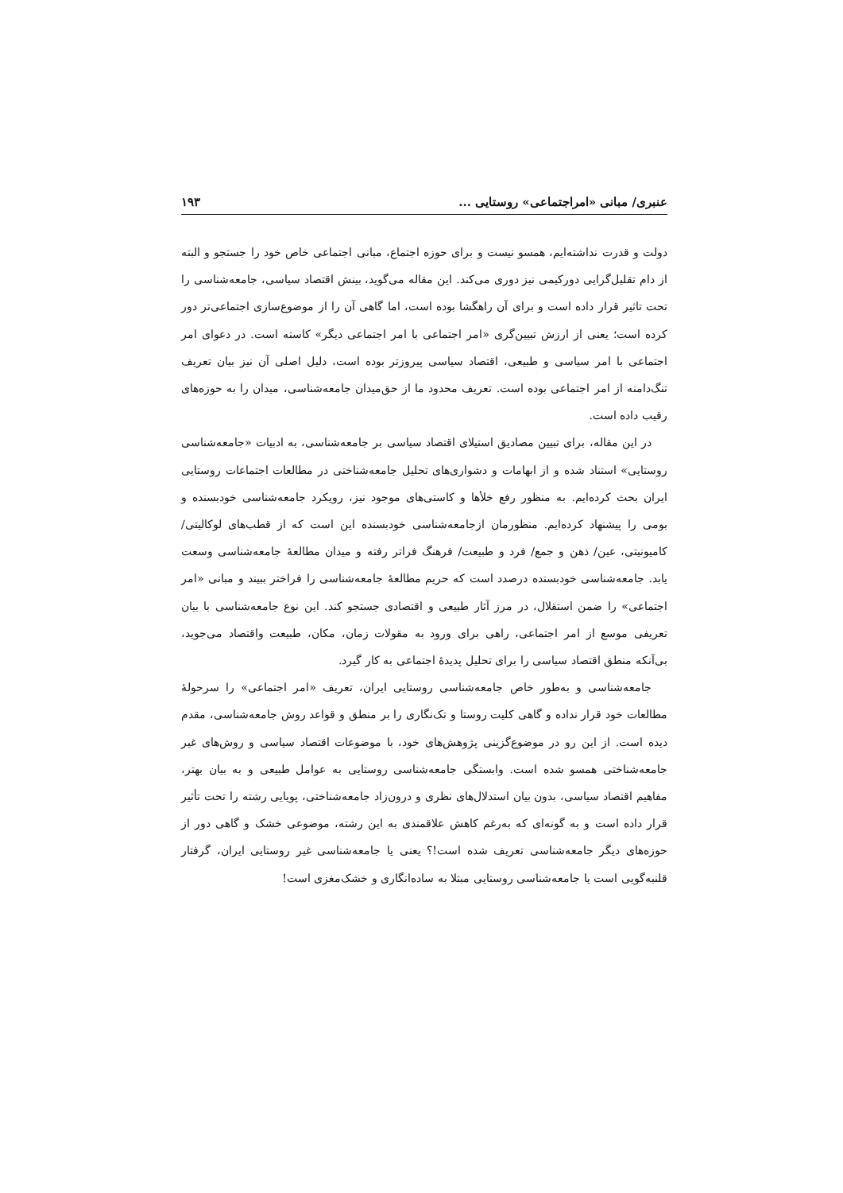عنبری/ مبانی «امراجتماعی» روستایی ... ۱۹۳
دولت و قدرت نداشته‌ایم، همسو نیست و برای حوزه اجتماع، مبانی اجتماعی خاص خود را جستجو و البته از دام تقلیل‌گرایی دورکیمی نیز دوری می‌کند. این مقاله می‌گوید، بینش اقتصاد سیاسی، جامعه‌شناسی را تحت تاثیر قرار داده است و برای آن راهگشا بوده است، اما گاهی آن را از موضوع‌سازی اجتماعی‌تر دور کرده است؛ یعنی از ارزش تبیین‌گری «امر اجتماعی با امر اجتماعی دیگر» کاسته است. در دعوای امر اجتماعی با امر سیاسی و طبیعی، اقتصاد سیاسی پیروزتر بوده است، دلیل اصلی آن نیز بیان تعریف تنگ‌دامنه از امر اجتماعی بوده است. تعریف محدود ما از حق‌میدان جامعه‌شناسی، میدان را به حوزه‌های رقیب داده است.
در این مقاله، برای تبیین مصادیق استیلای اقتصاد سیاسی بر جامعه‌شناسی، به ادبیات «جامعه‌شناسی روستایی» استناد شده و از ابهامات و دشواری‌های تحلیل جامعه‌شناختی در مطالعات اجتماعات روستایی ایران بحث کرده‌ایم. به منظور رفع خلأها و کاستی‌های موجود نیز، رویکرد جامعه‌شناسی خودبسنده و بومی را پیشنهاد کرده‌ایم. منظورمان ازجامعه‌شناسی خودبسنده این است که از قطب‌های لوکالیتی/ کامیونیتی، عین/ ذهن و جمع/ فرد و طبیعت/ فرهنگ فراتر رفته و میدان مطالعهٔ جامعه‌شناسی وسعت یابد. جامعه‌شناسی خودبسنده درصدد است که حریم مطالعهٔ جامعه‌شناسی را فراختر ببیند و مبانی «امر اجتماعی» را ضمن استقلال، در مرز آثار طبیعی و اقتصادی جستجو کند. این نوع جامعه‌شناسی با بیان تعریفی موسع از امر اجتماعی، راهی برای ورود به مقولات زمان، مکان، طبیعت واقتصاد می‌جوید، بی‌آنکه منطق اقتصاد سیاسی را برای تحلیل پدیدهٔ اجتماعی به کار گیرد.
جامعه‌شناسی و به‌طور خاص جامعه‌شناسی روستایی ایران، تعریف «امر اجتماعی» را سرحولهٔ مطالعات خود قرار نداده و گاهی کلیت روستا و تک‌نگاری را بر منطق و قواعد روش جامعه‌شناسی، مقدم دیده است. از این رو در موضوع‌گزینی پژوهش‌های خود، با موضوعات اقتصاد سیاسی و روش‌های غیر جامعه‌شناختی همسو شده است. وابستگی جامعه‌شناسی روستایی به عوامل طبیعی و به بیان بهتر، مفاهیم اقتصاد سیاسی، بدون بیان استدلال‌های نظری و درون‌زاد جامعه‌شناختی، پویایی رشته را تحت تأثیر قرار داده است و به گونه‌ای که به‌رغم کاهش علاقمندی به این رشته، موضوعی خشک و گاهی دور از حوزه‌های دیگر جامعه‌شناسی تعریف شده است!؟ یعنی یا جامعه‌شناسی غیر روستایی ایران، گرفتار قلنبه‌گویی است یا جامعه‌شناسی روستایی مبتلا به ساده‌انگاری و خشک‌مغزی است!